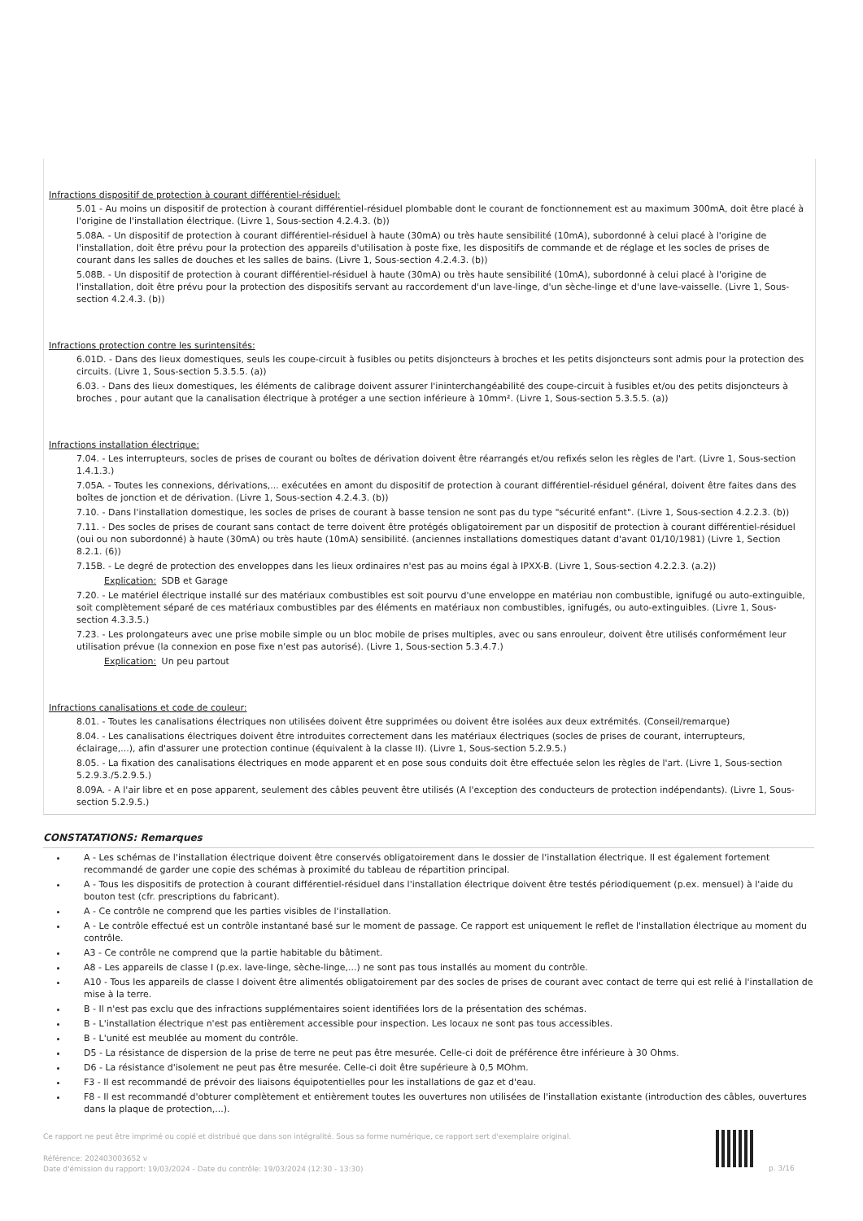Infractions dispositif de protection à courant différentiel-résiduel:
5.01 - Au moins un dispositif de protection à courant différentiel-résiduel plombable dont le courant de fonctionnement est au maximum 300mA, doit être placé à l'origine de l'installation électrique. (Livre 1, Sous-section 4.2.4.3. (b))
5.08A. - Un dispositif de protection à courant différentiel-résiduel à haute (30mA) ou très haute sensibilité (10mA), subordonné à celui placé à l'origine de l'installation, doit être prévu pour la protection des appareils d'utilisation à poste fixe, les dispositifs de commande et de réglage et les socles de prises de courant dans les salles de douches et les salles de bains. (Livre 1, Sous-section 4.2.4.3. (b))
5.08B. - Un dispositif de protection à courant différentiel-résiduel à haute (30mA) ou très haute sensibilité (10mA), subordonné à celui placé à l'origine de l'installation, doit être prévu pour la protection des dispositifs servant au raccordement d'un lave-linge, d'un sèche-linge et d'une lave-vaisselle. (Livre 1, Sous-section 4.2.4.3. (b))
Infractions protection contre les surintensités:
6.01D. - Dans des lieux domestiques, seuls les coupe-circuit à fusibles ou petits disjoncteurs à broches et les petits disjoncteurs sont admis pour la protection des circuits. (Livre 1, Sous-section 5.3.5.5. (a))
6.03. - Dans des lieux domestiques, les éléments de calibrage doivent assurer l'ininterchangéabilité des coupe-circuit à fusibles et/ou des petits disjoncteurs à broches , pour autant que la canalisation électrique à protéger a une section inférieure à 10mm². (Livre 1, Sous-section 5.3.5.5. (a))
Infractions installation électrique:
7.04. - Les interrupteurs, socles de prises de courant ou boîtes de dérivation doivent être réarrangés et/ou refixés selon les règles de l'art. (Livre 1, Sous-section 1.4.1.3.)
7.05A. - Toutes les connexions, dérivations,... exécutées en amont du dispositif de protection à courant différentiel-résiduel général, doivent être faites dans des boîtes de jonction et de dérivation. (Livre 1, Sous-section 4.2.4.3. (b))
7.10. - Dans l'installation domestique, les socles de prises de courant à basse tension ne sont pas du type "sécurité enfant". (Livre 1, Sous-section 4.2.2.3. (b))
7.11. - Des socles de prises de courant sans contact de terre doivent être protégés obligatoirement par un dispositif de protection à courant différentiel-résiduel (oui ou non subordonné) à haute (30mA) ou très haute (10mA) sensibilité. (anciennes installations domestiques datant d'avant 01/10/1981) (Livre 1, Section 8.2.1. (6))
7.15B. - Le degré de protection des enveloppes dans les lieux ordinaires n'est pas au moins égal à IPXX-B. (Livre 1, Sous-section 4.2.2.3. (a.2))
Explication: SDB et Garage
7.20. - Le matériel électrique installé sur des matériaux combustibles est soit pourvu d'une enveloppe en matériau non combustible, ignifugé ou auto-extinguible, soit complètement séparé de ces matériaux combustibles par des éléments en matériaux non combustibles, ignifugés, ou auto-extinguibles. (Livre 1, Sous-section 4.3.3.5.)
7.23. - Les prolongateurs avec une prise mobile simple ou un bloc mobile de prises multiples, avec ou sans enrouleur, doivent être utilisés conformément leur utilisation prévue (la connexion en pose fixe n'est pas autorisé). (Livre 1, Sous-section 5.3.4.7.)
Explication: Un peu partout
Infractions canalisations et code de couleur:
8.01. - Toutes les canalisations électriques non utilisées doivent être supprimées ou doivent être isolées aux deux extrémités. (Conseil/remarque)
8.04. - Les canalisations électriques doivent être introduites correctement dans les matériaux électriques (socles de prises de courant, interrupteurs, éclairage,...), afin d'assurer une protection continue (équivalent à la classe II). (Livre 1, Sous-section 5.2.9.5.)
8.05. - La fixation des canalisations électriques en mode apparent et en pose sous conduits doit être effectuée selon les règles de l'art. (Livre 1, Sous-section 5.2.9.3./5.2.9.5.)
8.09A. - A l'air libre et en pose apparent, seulement des câbles peuvent être utilisés (A l'exception des conducteurs de protection indépendants). (Livre 1, Sous-section 5.2.9.5.)
CONSTATATIONS: Remarques
A - Les schémas de l'installation électrique doivent être conservés obligatoirement dans le dossier de l'installation électrique. Il est également fortement recommandé de garder une copie des schémas à proximité du tableau de répartition principal.
A - Tous les dispositifs de protection à courant différentiel-résiduel dans l'installation électrique doivent être testés périodiquement (p.ex. mensuel) à l'aide du bouton test (cfr. prescriptions du fabricant).
A - Ce contrôle ne comprend que les parties visibles de l'installation.
A - Le contrôle effectué est un contrôle instantané basé sur le moment de passage. Ce rapport est uniquement le reflet de l'installation électrique au moment du contrôle.
A3 - Ce contrôle ne comprend que la partie habitable du bâtiment.
A8 - Les appareils de classe I (p.ex. lave-linge, sèche-linge,...) ne sont pas tous installés au moment du contrôle.
A10 - Tous les appareils de classe I doivent être alimentés obligatoirement par des socles de prises de courant avec contact de terre qui est relié à l'installation de mise à la terre.
B - Il n'est pas exclu que des infractions supplémentaires soient identifiées lors de la présentation des schémas.
B - L'installation électrique n'est pas entièrement accessible pour inspection. Les locaux ne sont pas tous accessibles.
B - L'unité est meublée au moment du contrôle.
D5 - La résistance de dispersion de la prise de terre ne peut pas être mesurée. Celle-ci doit de préférence être inférieure à 30 Ohms.
D6 - La résistance d'isolement ne peut pas être mesurée. Celle-ci doit être supérieure à 0,5 MOhm.
F3 - Il est recommandé de prévoir des liaisons équipotentielles pour les installations de gaz et d'eau.
F8 - Il est recommandé d'obturer complètement et entièrement toutes les ouvertures non utilisées de l'installation existante (introduction des câbles, ouvertures dans la plaque de protection,...).
Ce rapport ne peut être imprimé ou copié et distribué que dans son intégralité. Sous sa forme numérique, ce rapport sert d'exemplaire original.
Référence: 202403003652 v
Date d'émission du rapport: 19/03/2024 - Date du contrôle: 19/03/2024 (12:30 - 13:30)
p. 3/16